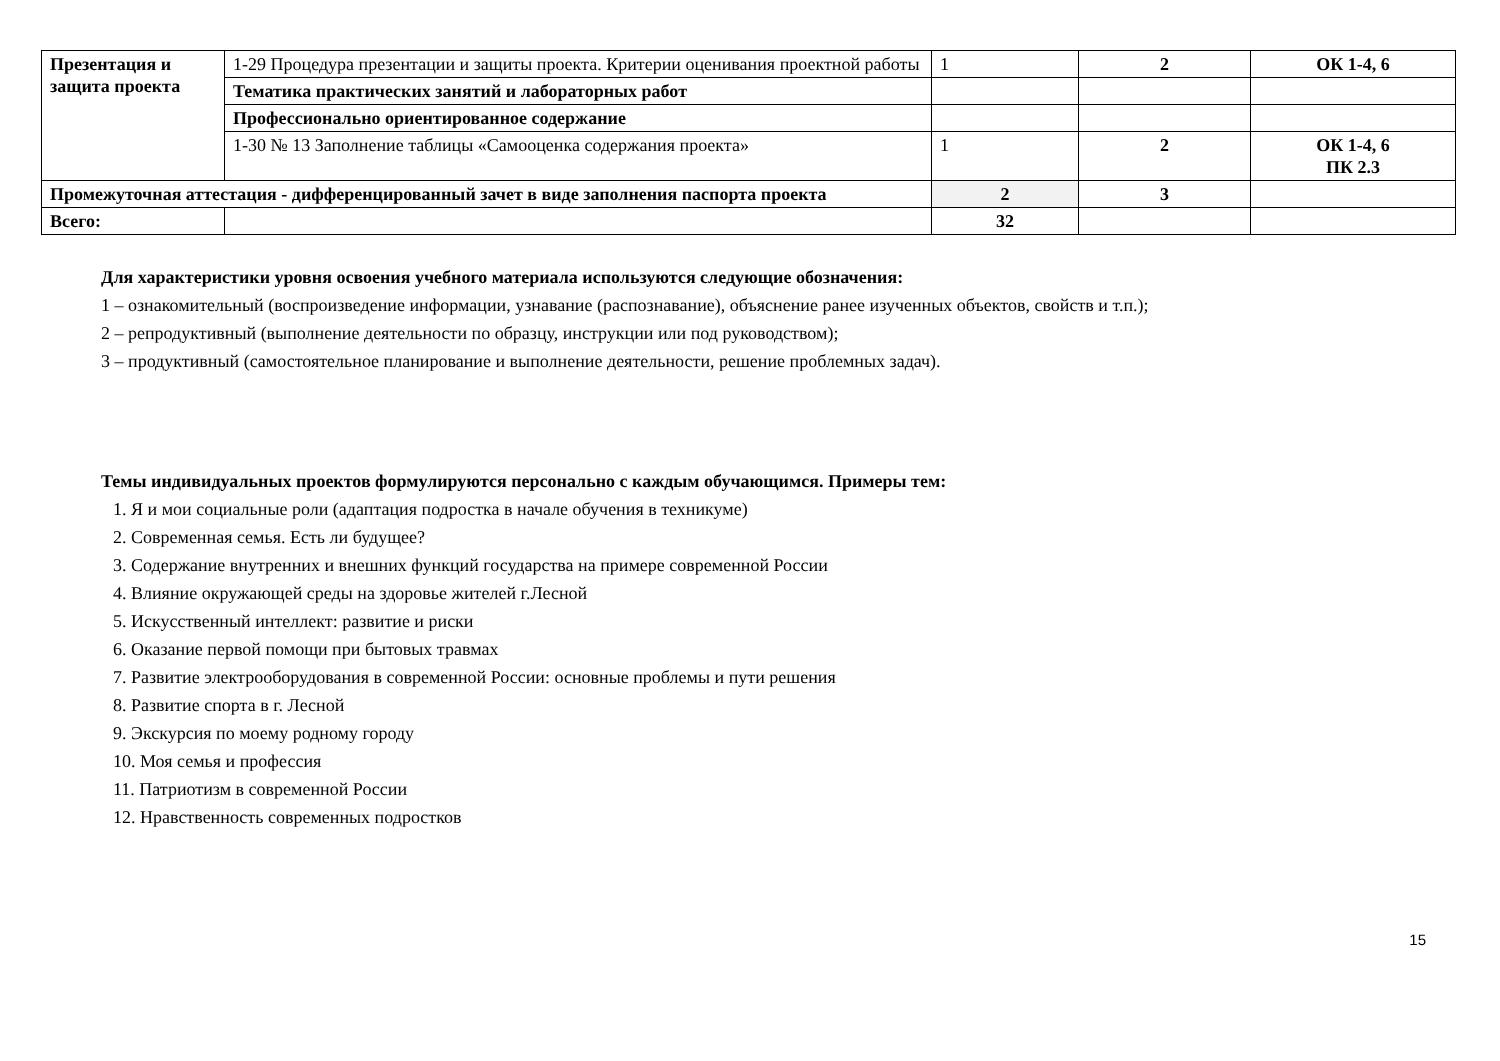| Презентация и защита проекта | 1-29 Процедура презентации и защиты проекта. Критерии оценивания проектной работы | 1 | 2 | ОК 1-4, 6 |
| | Тематика практических занятий и лабораторных работ | | | |
| | Профессионально ориентированное содержание | | | |
| | 1-30 № 13 Заполнение таблицы «Самооценка содержания проекта» | 1 | 2 | ОК 1-4, 6 ПК 2.3 |
| Промежуточная аттестация - дифференцированный зачет в виде заполнения паспорта проекта | | 2 | 3 | |
| Всего: | | 32 | | |
Для характеристики уровня освоения учебного материала используются следующие обозначения:
1 – ознакомительный (воспроизведение информации, узнавание (распознавание), объяснение ранее изученных объектов, свойств и т.п.);
2 – репродуктивный (выполнение деятельности по образцу, инструкции или под руководством);
3 – продуктивный (самостоятельное планирование и выполнение деятельности, решение проблемных задач).
Темы индивидуальных проектов формулируются персонально с каждым обучающимся. Примеры тем:
1. Я и мои социальные роли (адаптация подростка в начале обучения в техникуме)
2. Современная семья. Есть ли будущее?
3. Содержание внутренних и внешних функций государства на примере современной России
4. Влияние окружающей среды на здоровье жителей г.Лесной
5. Искусственный интеллект: развитие и риски
6. Оказание первой помощи при бытовых травмах
7. Развитие электрооборудования в современной России: основные проблемы и пути решения
8. Развитие спорта в г. Лесной
9. Экскурсия по моему родному городу
10. Моя семья и профессия
11. Патриотизм в современной России
12. Нравственность современных подростков
15